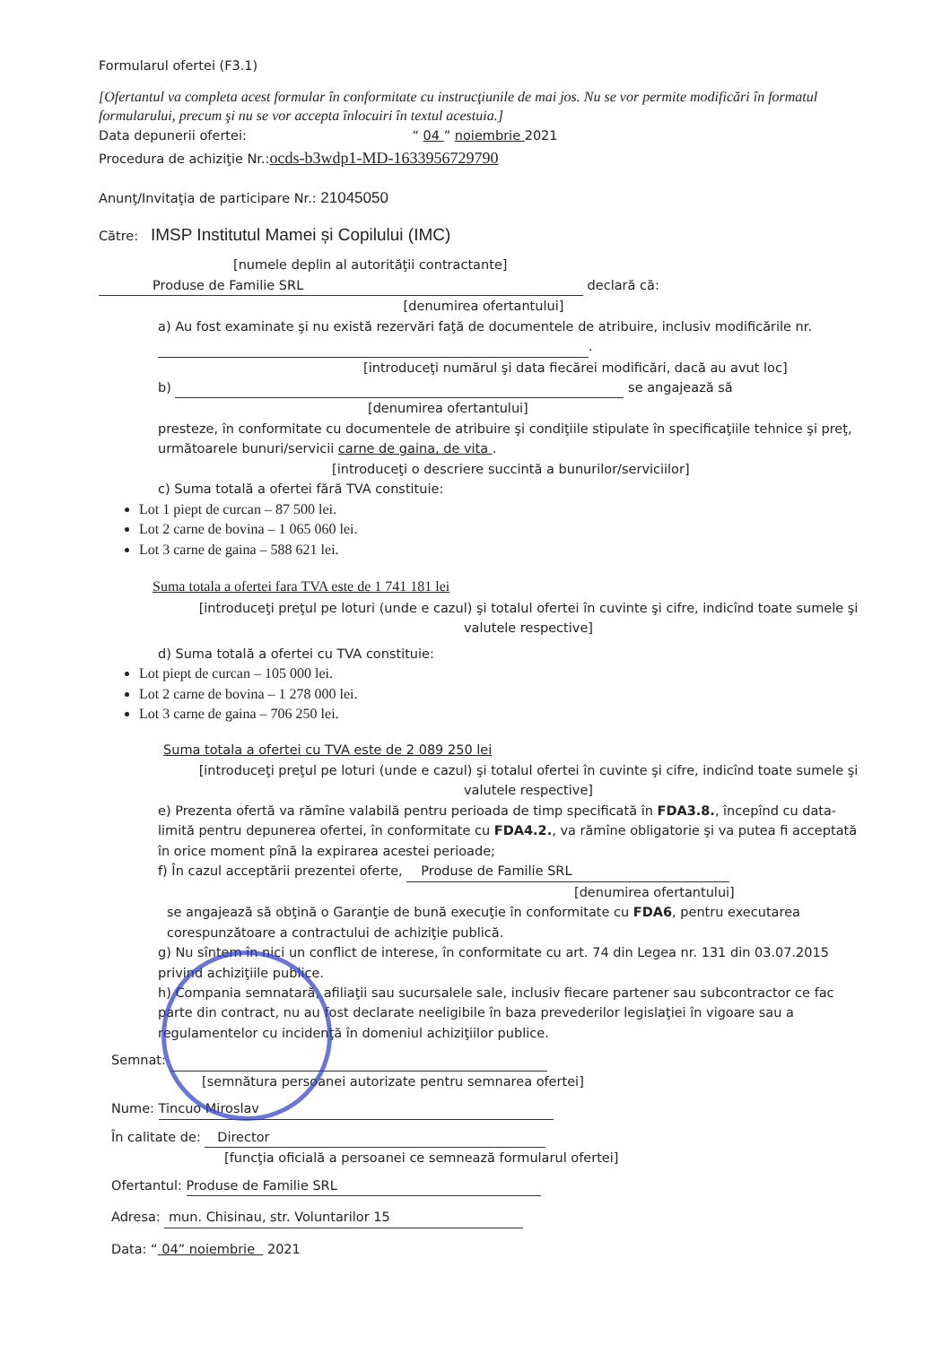Formularul ofertei (F3.1)
[Ofertantul va completa acest formular în conformitate cu instrucţiunile de mai jos. Nu se vor permite modificări în formatul formularului, precum şi nu se vor accepta înlocuiri în textul acestuia.]
Data depunerii ofertei: “ 04 ” noiembrie 2021
Procedura de achiziţie Nr.:ocds-b3wdp1-MD-1633956729790
Anunţ/Invitaţia de participare Nr.: 21045050
Către: IMSP Institutul Mamei și Copilului (IMC)
[numele deplin al autorităţii contractante]
Produse de Familie SRL declară că:
[denumirea ofertantului]
a) Au fost examinate şi nu există rezervări faţă de documentele de atribuire, inclusiv modificările nr. .
[introduceţi numărul şi data fiecărei modificări, dacă au avut loc]
b) se angajează să
[denumirea ofertantului]
presteze, în conformitate cu documentele de atribuire şi condiţiile stipulate în specificaţiile tehnice şi preţ, următoarele bunuri/servicii carne de gaina, de vita .
[introduceţi o descriere succintă a bunurilor/serviciilor]
c) Suma totală a ofertei fără TVA constituie:
Lot 1 piept de curcan – 87 500 lei.
Lot 2 carne de bovina – 1 065 060 lei.
Lot 3 carne de gaina – 588 621 lei.
Suma totala a ofertei fara TVA este de 1 741 181 lei
[introduceţi preţul pe loturi (unde e cazul) şi totalul ofertei în cuvinte şi cifre, indicînd toate sumele şi valutele respective]
d) Suma totală a ofertei cu TVA constituie:
Lot piept de curcan – 105 000 lei.
Lot 2 carne de bovina – 1 278 000 lei.
Lot 3 carne de gaina – 706 250 lei.
Suma totala a ofertei cu TVA este de 2 089 250 lei
[introduceţi preţul pe loturi (unde e cazul) şi totalul ofertei în cuvinte şi cifre, indicînd toate sumele şi valutele respective]
e) Prezenta ofertă va rămîne valabilă pentru perioada de timp specificată în FDA3.8., începînd cu data-limită pentru depunerea ofertei, în conformitate cu FDA4.2., va rămîne obligatorie şi va putea fi acceptată în orice moment pînă la expirarea acestei perioade;
f) În cazul acceptării prezentei oferte, Produse de Familie SRL
[denumirea ofertantului]
se angajează să obţină o Garanţie de bună execuţie în conformitate cu FDA6, pentru executarea corespunzătoare a contractului de achiziţie publică.
g) Nu sîntem în nici un conflict de interese, în conformitate cu art. 74 din Legea nr. 131 din 03.07.2015 privind achiziţiile publice.
h) Compania semnatară, afiliaţii sau sucursalele sale, inclusiv fiecare partener sau subcontractor ce fac parte din contract, nu au fost declarate neeligibile în baza prevederilor legislaţiei în vigoare sau a regulamentelor cu incidenţă în domeniul achiziţiilor publice.
Semnat:
[semnătura persoanei autorizate pentru semnarea ofertei]
Nume: Tincuo Miroslav
În calitate de: Director
[funcţia oficială a persoanei ce semnează formularul ofertei]
Ofertantul: Produse de Familie SRL
Adresa: mun. Chisinau, str. Voluntarilor 15
Data: “ 04” noiembrie 2021